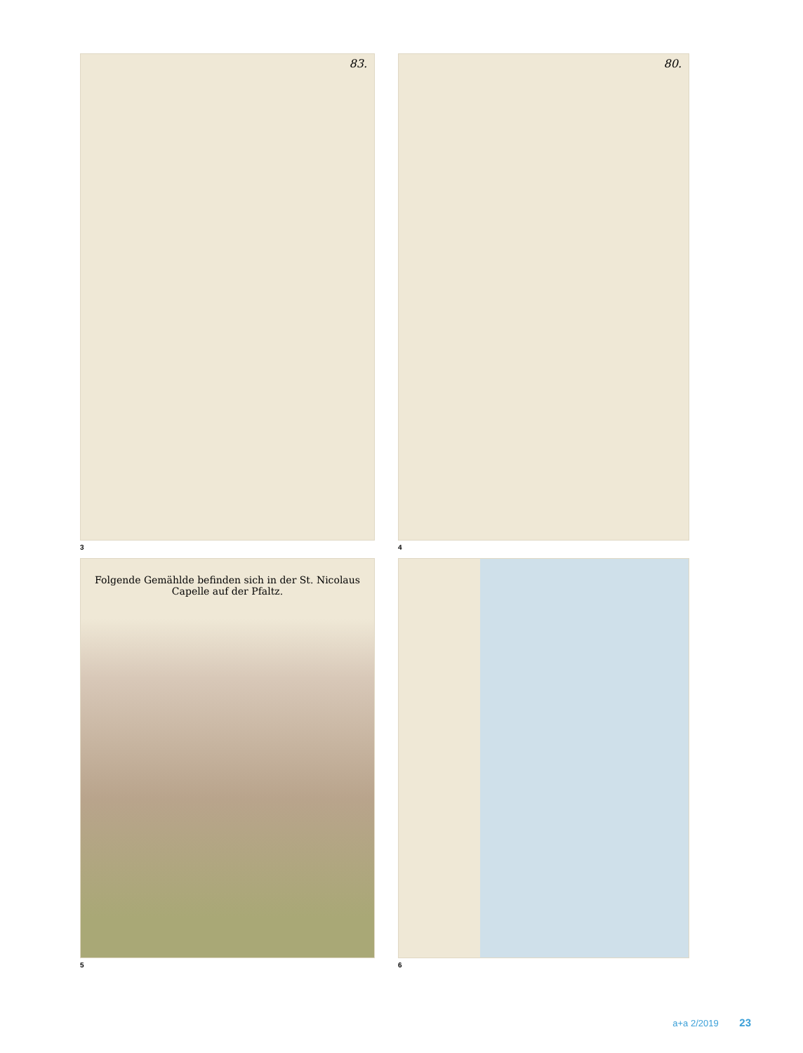83.
3
80.
4
Folgende Gemählde befinden sich in der St. Nicolaus Capelle auf der Pfaltz.
5
6
a+a 2/2019 23